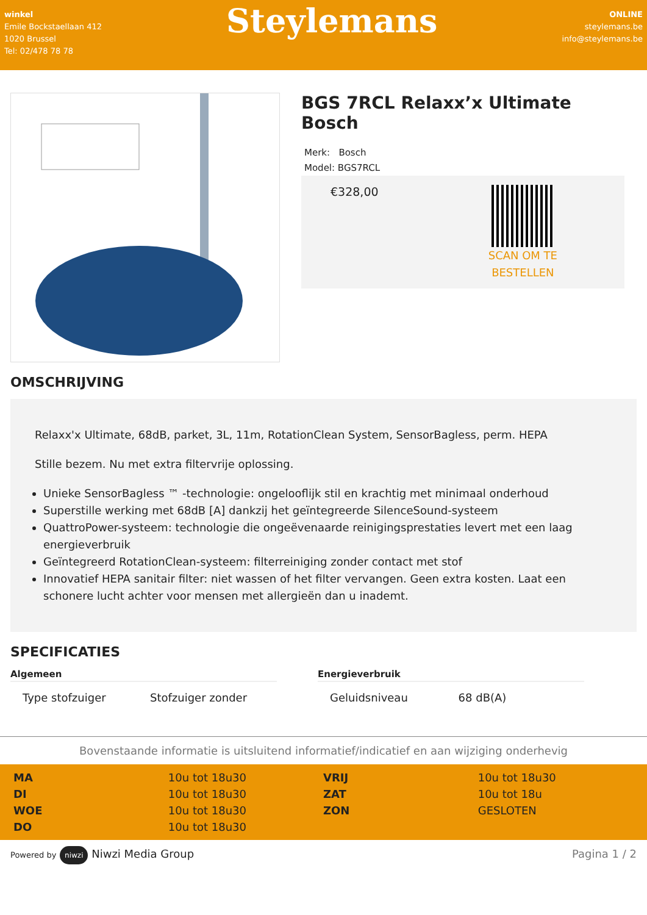winkel
Emile Bockstaellaan 412
1020 Brussel
Tel: 02/478 78 78
Steylemans
ONLINE
steylemans.be
info@steylemans.be
BGS 7RCL Relaxx’x Ultimate Bosch
Merk: Bosch
Model: BGS7RCL
€328,00
SCAN OM TE
BESTELLEN
OMSCHRIJVING
Relaxx'x Ultimate, 68dB, parket, 3L, 11m, RotationClean System, SensorBagless, perm. HEPA
Stille bezem. Nu met extra filtervrije oplossing.
Unieke SensorBagless ™ -technologie: ongelooflijk stil en krachtig met minimaal onderhoud
Superstille werking met 68dB [A] dankzij het geïntegreerde SilenceSound-systeem
QuattroPower-systeem: technologie die ongeëvenaarde reinigingsprestaties levert met een laag energieverbruik
Geïntegreerd RotationClean-systeem: filterreiniging zonder contact met stof
Innovatief HEPA sanitair filter: niet wassen of het filter vervangen. Geen extra kosten. Laat een schonere lucht achter voor mensen met allergieën dan u inademt.
SPECIFICATIES
Algemeen
| Type stofzuiger | Stofzuiger zonder |
Energieverbruik
| Geluidsniveau | 68 dB(A) |
Bovenstaande informatie is uitsluitend informatief/indicatief en aan wijziging onderhevig
| MA | 10u tot 18u30 | VRIJ | 10u tot 18u30 |
| DI | 10u tot 18u30 | ZAT | 10u tot 18u |
| WOE | 10u tot 18u30 | ZON | GESLOTEN |
| DO | 10u tot 18u30 | | |
Powered by niwzi Niwzi Media Group
Pagina 1 / 2